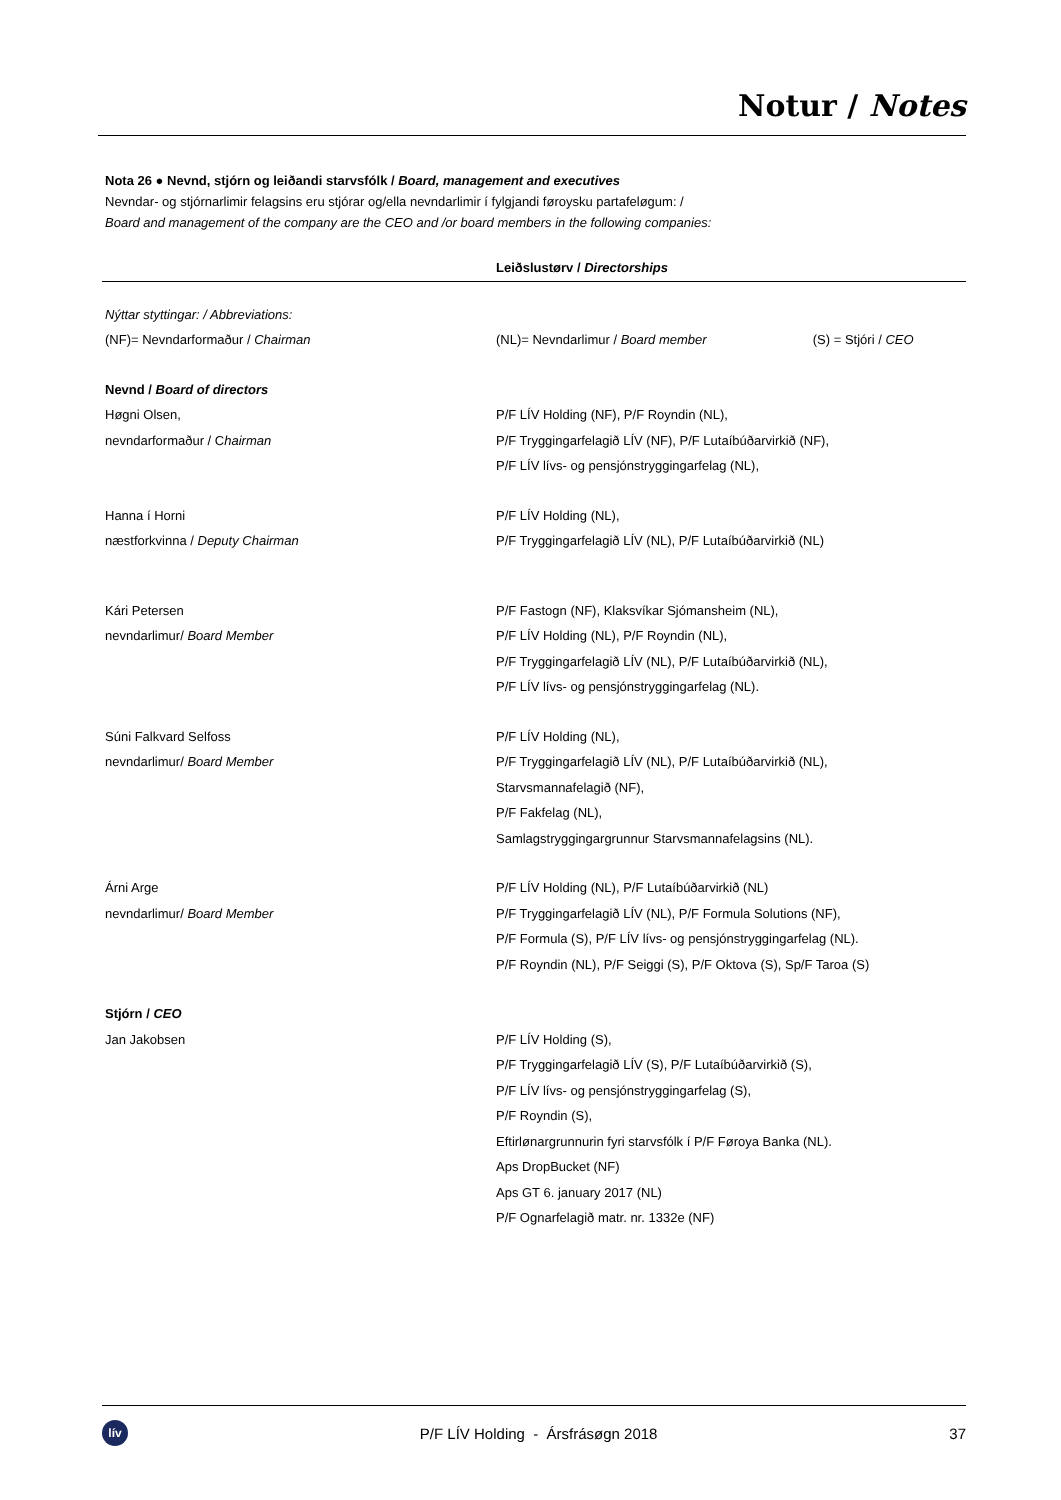Notur / Notes
Nota 26 ● Nevnd, stjórn og leiðandi starvsfólk / Board, management and executives
Nevndar- og stjórnarlimir felagsins eru stjórar og/ella nevndarlimir í fylgjandi føroysku partafeløgum: /
Board and management of the company are the CEO and /or board members in the following companies:
| | Leiðslustørv / Directorships |
| --- | --- |
| Nýttar styttingar: / Abbreviations: | | |
| (NF)= Nevndarformaður / Chairman | (NL)= Nevndarlimur / Board member | (S) = Stjóri / CEO |
| Nevnd / Board of directors | | |
| Høgni Olsen, nevndarformaður / C hairman | P/F LÍV Holding (NF), P/F Royndin (NL), P/F Tryggingarfelagið LÍV (NF), P/F Lutaíbúðarvirkið (NF), P/F LÍV lívs- og pensjónstryggingarfelag (NL), | |
| Hanna í Horni næstforkvinna / Deputy Chairman | P/F LÍV Holding (NL), P/F Tryggingarfelagið LÍV (NL), P/F Lutaíbúðarvirkið (NL) | |
| Kári Petersen nevndarlimur/ Board Member | P/F Fastogn (NF), Klaksvíkar Sjómansheim (NL), P/F LÍV Holding (NL), P/F Royndin (NL), P/F Tryggingarfelagið LÍV (NL), P/F Lutaíbúðarvirkið (NL), P/F LÍV lívs- og pensjónstryggingarfelag (NL). | |
| Súni Falkvard Selfoss nevndarlimur/ Board Member | P/F LÍV Holding (NL), P/F Tryggingarfelagið LÍV (NL), P/F Lutaíbúðarvirkið (NL), Starvsmannafelagið (NF), P/F Fakfelag (NL), Samlagstryggingargrunnur Starvsmannafelagsins (NL). | |
| Árni Arge nevndarlimur/ Board Member | P/F LÍV Holding (NL), P/F Lutaíbúðarvirkið (NL) P/F Tryggingarfelagið LÍV (NL), P/F Formula Solutions (NF), P/F Formula (S), P/F LÍV lívs- og pensjónstryggingarfelag (NL). P/F Royndin (NL), P/F Seiggi (S), P/F Oktova (S), Sp/F Taroa (S) | |
| Stjórn / CEO | | |
| Jan Jakobsen | P/F LÍV Holding (S), P/F Tryggingarfelagið LÍV (S), P/F Lutaíbúðarvirkið (S), P/F LÍV lívs- og pensjónstryggingarfelag (S), P/F Royndin (S), Eftirlønargrunnurin fyri starvsfólk í P/F Føroya Banka (NL). Aps DropBucket (NF) Aps GT 6. january 2017 (NL) P/F Ognarfelagið matr. nr. 1332e (NF) | |
lív
P/F LÍV Holding - Ársfrásøgn 2018
37